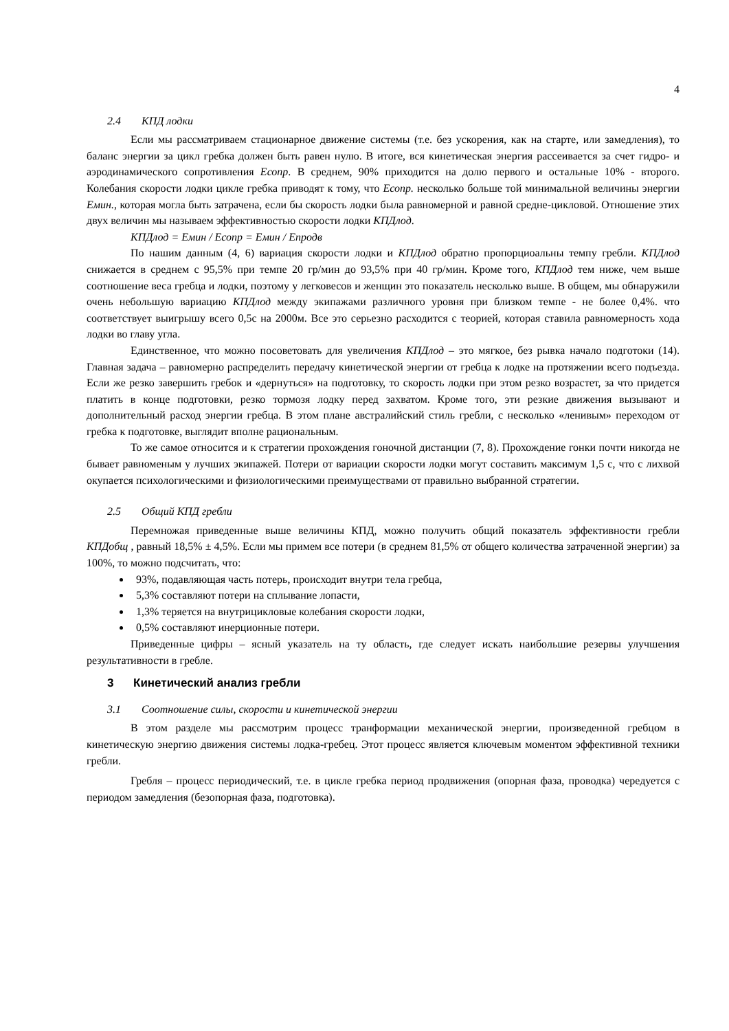4
2.4 КПД лодки
Если мы рассматриваем стационарное движение системы (т.е. без ускорения, как на старте, или замедления), то баланс энергии за цикл гребка должен быть равен нулю. В итоге, вся кинетическая энергия рассеивается за счет гидро- и аэродинамического сопротивления Есопр. В среднем, 90% приходится на долю первого и остальные 10% - второго. Колебания скорости лодки цикле гребка приводят к тому, что Есопр. несколько больше той минимальной величины энергии Емин., которая могла быть затрачена, если бы скорость лодки была равномерной и равной средне-цикловой. Отношение этих двух величин мы называем эффективностью скорости лодки КПДлод.
КПДлод = Емин / Есопр = Емин / Епродв
По нашим данным (4, 6) вариация скорости лодки и КПДлод обратно пропорциоальны темпу гребли. КПДлод снижается в среднем с 95,5% при темпе 20 гр/мин до 93,5% при 40 гр/мин. Кроме того, КПДлод тем ниже, чем выше соотношение веса гребца и лодки, поэтому у легковесов и женщин это показатель несколько выше. В общем, мы обнаружили очень небольшую вариацию КПДлод между экипажами различного уровня при близком темпе - не более 0,4%. что соответствует выигрышу всего 0,5с на 2000м. Все это серьезно расходится с теорией, которая ставила равномерность хода лодки во главу угла.
Единственное, что можно посоветовать для увеличения КПДлод – это мягкое, без рывка начало подготоки (14). Главная задача – равномерно распределить передачу кинетической энергии от гребца к лодке на протяжении всего подъезда. Если же резко завершить гребок и «дернуться» на подготовку, то скорость лодки при этом резко возрастет, за что придется платить в конце подготовки, резко тормозя лодку перед захватом. Кроме того, эти резкие движения вызывают и дополнительный расход энергии гребца. В этом плане австралийский стиль гребли, с несколько «ленивым» переходом от гребка к подготовке, выглядит вполне рациональным.
То же самое относится и к стратегии прохождения гоночной дистанции (7, 8). Прохождение гонки почти никогда не бывает равноменым у лучших экипажей. Потери от вариации скорости лодки могут составить максимум 1,5 с, что с лихвой окупается психологическими и физиологическими преимуществами от правильно выбранной стратегии.
2.5 Общий КПД гребли
Перемножая приведенные выше величины КПД, можно получить общий показатель эффективности гребли КПДобщ , равный 18,5% ± 4,5%. Если мы примем все потери (в среднем 81,5% от общего количества затраченной энергии) за 100%, то можно подсчитать, что:
93%, подавляющая часть потерь, происходит внутри тела гребца,
5,3% составляют потери на сплывание лопасти,
1,3% теряется на внутрицикловые колебания скорости лодки,
0,5% составляют инерционные потери.
Приведенные цифры – ясный указатель на ту область, где следует искать наибольшие резервы улучшения результативности в гребле.
3 Кинетический анализ гребли
3.1 Соотношение силы, скорости и кинетической энергии
В этом разделе мы рассмотрим процесс транформации механической энергии, произведенной гребцом в кинетическую энергию движения системы лодка-гребец. Этот процесс является ключевым моментом эффективной техники гребли.
Гребля – процесс периодический, т.е. в цикле гребка период продвижения (опорная фаза, проводка) чередуется с периодом замедления (безопорная фаза, подготовка).